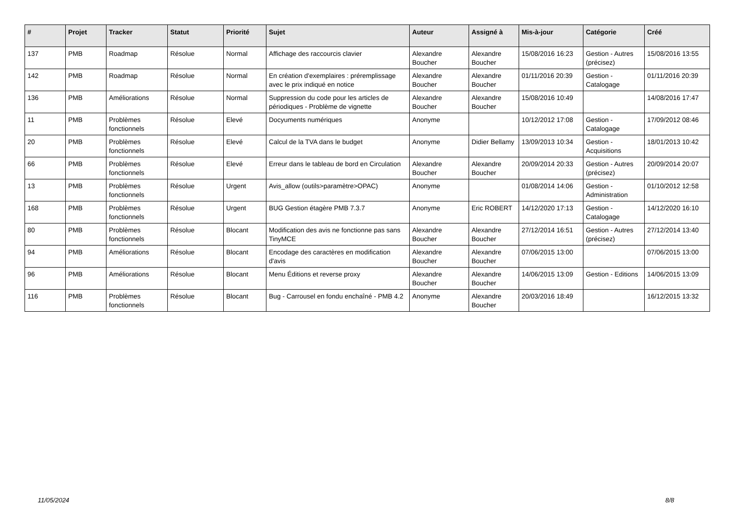| # | Projet | Tracker | Statut | Priorité | Sujet | Auteur | Assigné à | Mis-à-jour | Catégorie | Créé |
| --- | --- | --- | --- | --- | --- | --- | --- | --- | --- | --- |
| 137 | PMB | Roadmap | Résolue | Normal | Affichage des raccourcis clavier | Alexandre Boucher | Alexandre Boucher | 15/08/2016 16:23 | Gestion - Autres (précisez) | 15/08/2016 13:55 |
| 142 | PMB | Roadmap | Résolue | Normal | En création d'exemplaires : préremplissage avec le prix indiqué en notice | Alexandre Boucher | Alexandre Boucher | 01/11/2016 20:39 | Gestion - Catalogage | 01/11/2016 20:39 |
| 136 | PMB | Améliorations | Résolue | Normal | Suppression du code pour les articles de périodiques - Problème de vignette | Alexandre Boucher | Alexandre Boucher | 15/08/2016 10:49 | | 14/08/2016 17:47 |
| 11 | PMB | Problèmes fonctionnels | Résolue | Elevé | Docyuments numériques | Anonyme | | 10/12/2012 17:08 | Gestion - Catalogage | 17/09/2012 08:46 |
| 20 | PMB | Problèmes fonctionnels | Résolue | Elevé | Calcul de la TVA dans le budget | Anonyme | Didier Bellamy | 13/09/2013 10:34 | Gestion - Acquisitions | 18/01/2013 10:42 |
| 66 | PMB | Problèmes fonctionnels | Résolue | Elevé | Erreur dans le tableau de bord en Circulation | Alexandre Boucher | Alexandre Boucher | 20/09/2014 20:33 | Gestion - Autres (précisez) | 20/09/2014 20:07 |
| 13 | PMB | Problèmes fonctionnels | Résolue | Urgent | Avis_allow (outils>paramètre>OPAC) | Anonyme | | 01/08/2014 14:06 | Gestion - Administration | 01/10/2012 12:58 |
| 168 | PMB | Problèmes fonctionnels | Résolue | Urgent | BUG Gestion étagère PMB 7.3.7 | Anonyme | Eric ROBERT | 14/12/2020 17:13 | Gestion - Catalogage | 14/12/2020 16:10 |
| 80 | PMB | Problèmes fonctionnels | Résolue | Blocant | Modification des avis ne fonctionne pas sans TinyMCE | Alexandre Boucher | Alexandre Boucher | 27/12/2014 16:51 | Gestion - Autres (précisez) | 27/12/2014 13:40 |
| 94 | PMB | Améliorations | Résolue | Blocant | Encodage des caractères en modification d'avis | Alexandre Boucher | Alexandre Boucher | 07/06/2015 13:00 | | 07/06/2015 13:00 |
| 96 | PMB | Améliorations | Résolue | Blocant | Menu Éditions et reverse proxy | Alexandre Boucher | Alexandre Boucher | 14/06/2015 13:09 | Gestion - Editions | 14/06/2015 13:09 |
| 116 | PMB | Problèmes fonctionnels | Résolue | Blocant | Bug - Carrousel en fondu enchaîné - PMB 4.2 | Anonyme | Alexandre Boucher | 20/03/2016 18:49 | | 16/12/2015 13:32 |
11/05/2024 8/8